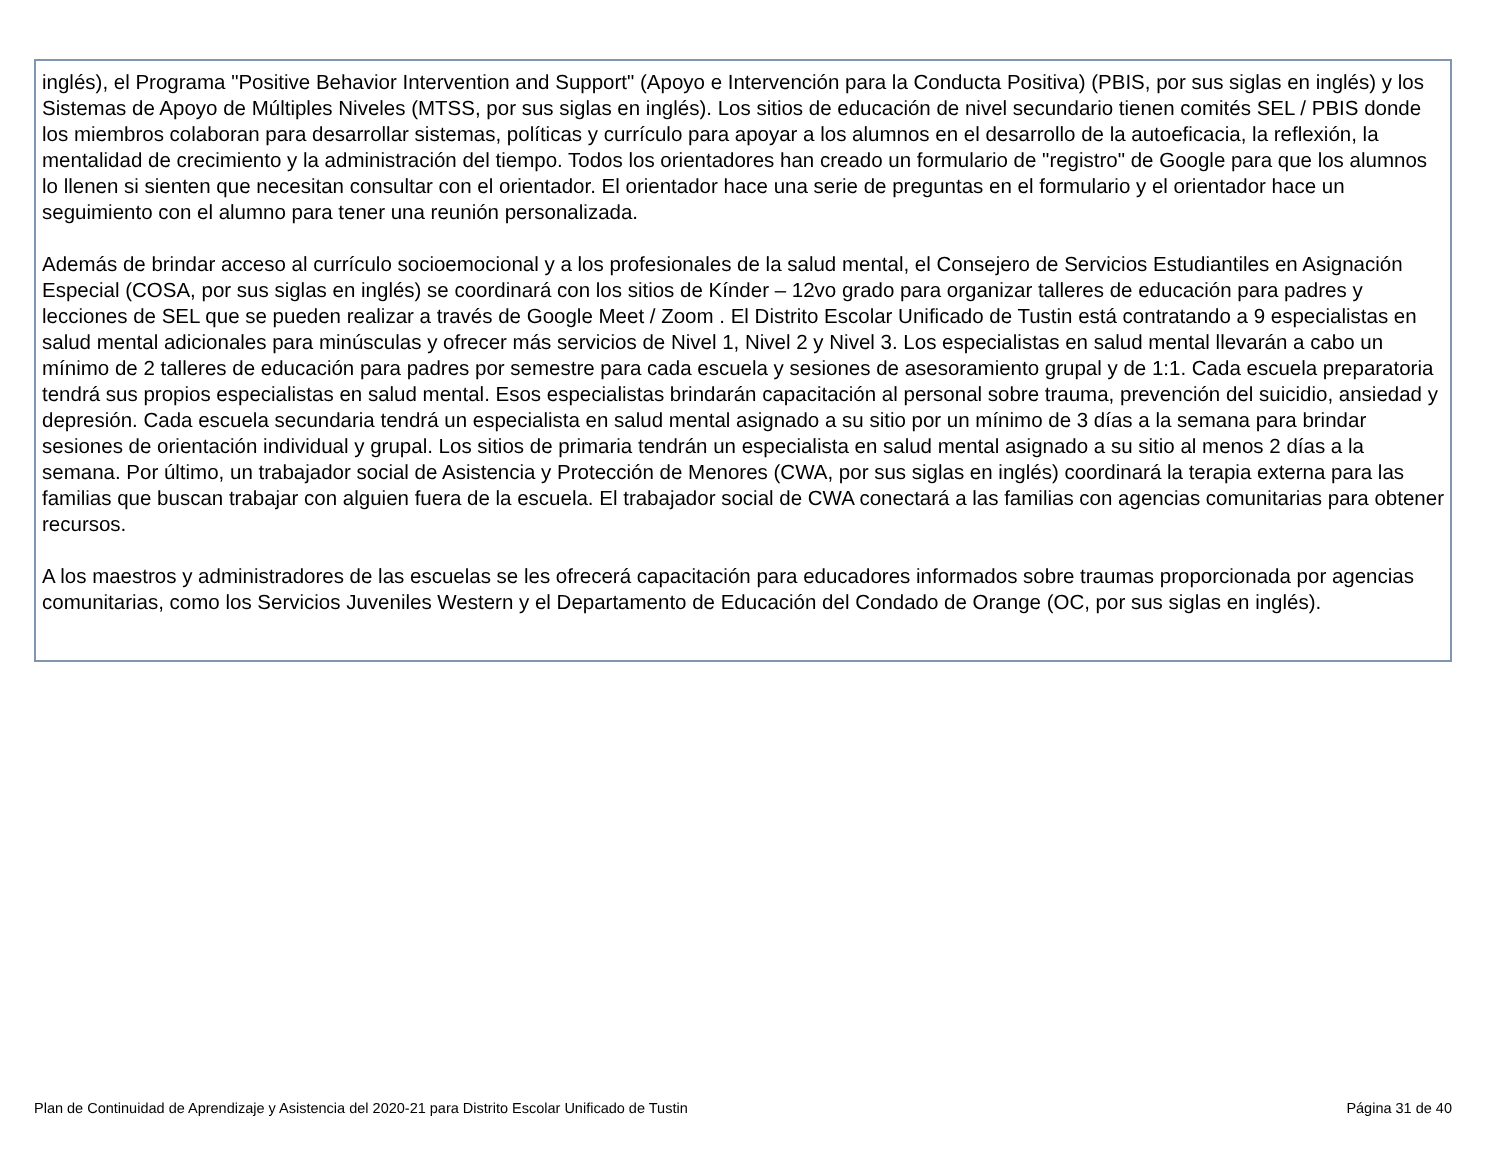inglés), el Programa "Positive Behavior Intervention and Support" (Apoyo e Intervención para la Conducta Positiva) (PBIS, por sus siglas en inglés) y los Sistemas de Apoyo de Múltiples Niveles (MTSS, por sus siglas en inglés). Los sitios de educación de nivel secundario tienen comités SEL / PBIS donde los miembros colaboran para desarrollar sistemas, políticas y currículo para apoyar a los alumnos en el desarrollo de la autoeficacia, la reflexión, la mentalidad de crecimiento y la administración del tiempo. Todos los orientadores han creado un formulario de "registro" de Google para que los alumnos lo llenen si sienten que necesitan consultar con el orientador. El orientador hace una serie de preguntas en el formulario y el orientador hace un seguimiento con el alumno para tener una reunión personalizada.
Además de brindar acceso al currículo socioemocional y a los profesionales de la salud mental, el Consejero de Servicios Estudiantiles en Asignación Especial (COSA, por sus siglas en inglés) se coordinará con los sitios de Kínder – 12vo grado para organizar talleres de educación para padres y lecciones de SEL que se pueden realizar a través de Google Meet / Zoom . El Distrito Escolar Unificado de Tustin está contratando a 9 especialistas en salud mental adicionales para minúsculas y ofrecer más servicios de Nivel 1, Nivel 2 y Nivel 3. Los especialistas en salud mental llevarán a cabo un mínimo de 2 talleres de educación para padres por semestre para cada escuela y sesiones de asesoramiento grupal y de 1:1. Cada escuela preparatoria tendrá sus propios especialistas en salud mental. Esos especialistas brindarán capacitación al personal sobre trauma, prevención del suicidio, ansiedad y depresión. Cada escuela secundaria tendrá un especialista en salud mental asignado a su sitio por un mínimo de 3 días a la semana para brindar sesiones de orientación individual y grupal. Los sitios de primaria tendrán un especialista en salud mental asignado a su sitio al menos 2 días a la semana. Por último, un trabajador social de Asistencia y Protección de Menores (CWA, por sus siglas en inglés) coordinará la terapia externa para las familias que buscan trabajar con alguien fuera de la escuela. El trabajador social de CWA conectará a las familias con agencias comunitarias para obtener recursos.
A los maestros y administradores de las escuelas se les ofrecerá capacitación para educadores informados sobre traumas proporcionada por agencias comunitarias, como los Servicios Juveniles Western y el Departamento de Educación del Condado de Orange (OC, por sus siglas en inglés).
Plan de Continuidad de Aprendizaje y Asistencia del 2020-21 para Distrito Escolar Unificado de Tustin Página 31 de 40